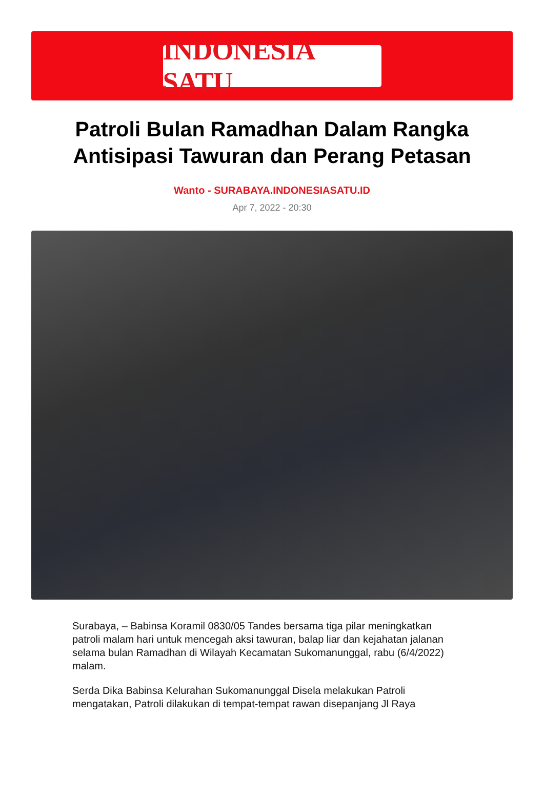INDONESIA SATU
Patroli Bulan Ramadhan Dalam Rangka Antisipasi Tawuran dan Perang Petasan
Wanto - SURABAYA.INDONESIASATU.ID
Apr 7, 2022 - 20:30
Surabaya, – Babinsa Koramil 0830/05 Tandes bersama tiga pilar meningkatkan patroli malam hari untuk mencegah aksi tawuran, balap liar dan kejahatan jalanan selama bulan Ramadhan di Wilayah Kecamatan Sukomanunggal, rabu (6/4/2022) malam.
Serda Dika Babinsa Kelurahan Sukomanunggal Disela melakukan Patroli mengatakan, Patroli dilakukan di tempat-tempat rawan disepanjang Jl Raya